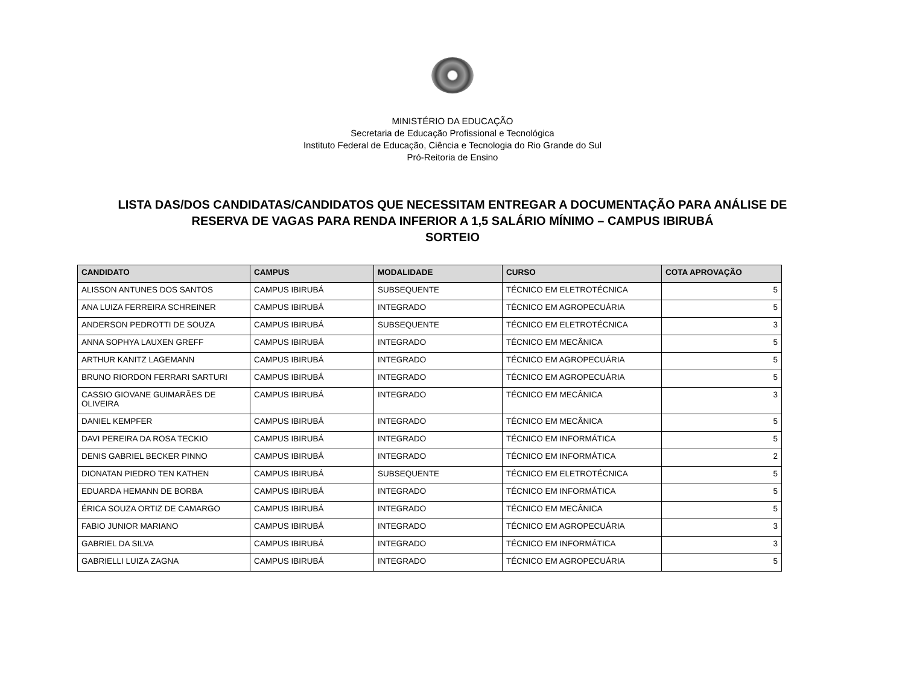MINISTÉRIO DA EDUCAÇÃO
Secretaria de Educação Profissional e Tecnológica
Instituto Federal de Educação, Ciência e Tecnologia do Rio Grande do Sul
Pró-Reitoria de Ensino
LISTA DAS/DOS CANDIDATAS/CANDIDATOS QUE NECESSITAM ENTREGAR A DOCUMENTAÇÃO PARA ANÁLISE DE
RESERVA DE VAGAS PARA RENDA INFERIOR A 1,5 SALÁRIO MÍNIMO – CAMPUS IBIRUBÁ
SORTEIO
| CANDIDATO | CAMPUS | MODALIDADE | CURSO | COTA APROVAÇÃO |
| --- | --- | --- | --- | --- |
| ALISSON ANTUNES DOS SANTOS | CAMPUS IBIRUBÁ | SUBSEQUENTE | TÉCNICO EM ELETROTÉCNICA | 5 |
| ANA LUIZA FERREIRA SCHREINER | CAMPUS IBIRUBÁ | INTEGRADO | TÉCNICO EM AGROPECUÁRIA | 5 |
| ANDERSON PEDROTTI DE SOUZA | CAMPUS IBIRUBÁ | SUBSEQUENTE | TÉCNICO EM ELETROTÉCNICA | 3 |
| ANNA SOPHYA LAUXEN GREFF | CAMPUS IBIRUBÁ | INTEGRADO | TÉCNICO EM MECÂNICA | 5 |
| ARTHUR KANITZ LAGEMANN | CAMPUS IBIRUBÁ | INTEGRADO | TÉCNICO EM AGROPECUÁRIA | 5 |
| BRUNO RIORDON FERRARI SARTURI | CAMPUS IBIRUBÁ | INTEGRADO | TÉCNICO EM AGROPECUÁRIA | 5 |
| CASSIO GIOVANE GUIMARÃES DE OLIVEIRA | CAMPUS IBIRUBÁ | INTEGRADO | TÉCNICO EM MECÂNICA | 3 |
| DANIEL KEMPFER | CAMPUS IBIRUBÁ | INTEGRADO | TÉCNICO EM MECÂNICA | 5 |
| DAVI PEREIRA DA ROSA TECKIO | CAMPUS IBIRUBÁ | INTEGRADO | TÉCNICO EM INFORMÁTICA | 5 |
| DENIS GABRIEL BECKER PINNO | CAMPUS IBIRUBÁ | INTEGRADO | TÉCNICO EM INFORMÁTICA | 2 |
| DIONATAN PIEDRO TEN KATHEN | CAMPUS IBIRUBÁ | SUBSEQUENTE | TÉCNICO EM ELETROTÉCNICA | 5 |
| EDUARDA HEMANN DE BORBA | CAMPUS IBIRUBÁ | INTEGRADO | TÉCNICO EM INFORMÁTICA | 5 |
| ÉRICA SOUZA ORTIZ DE CAMARGO | CAMPUS IBIRUBÁ | INTEGRADO | TÉCNICO EM MECÂNICA | 5 |
| FABIO JUNIOR MARIANO | CAMPUS IBIRUBÁ | INTEGRADO | TÉCNICO EM AGROPECUÁRIA | 3 |
| GABRIEL DA SILVA | CAMPUS IBIRUBÁ | INTEGRADO | TÉCNICO EM INFORMÁTICA | 3 |
| GABRIELLI LUIZA ZAGNA | CAMPUS IBIRUBÁ | INTEGRADO | TÉCNICO EM AGROPECUÁRIA | 5 |